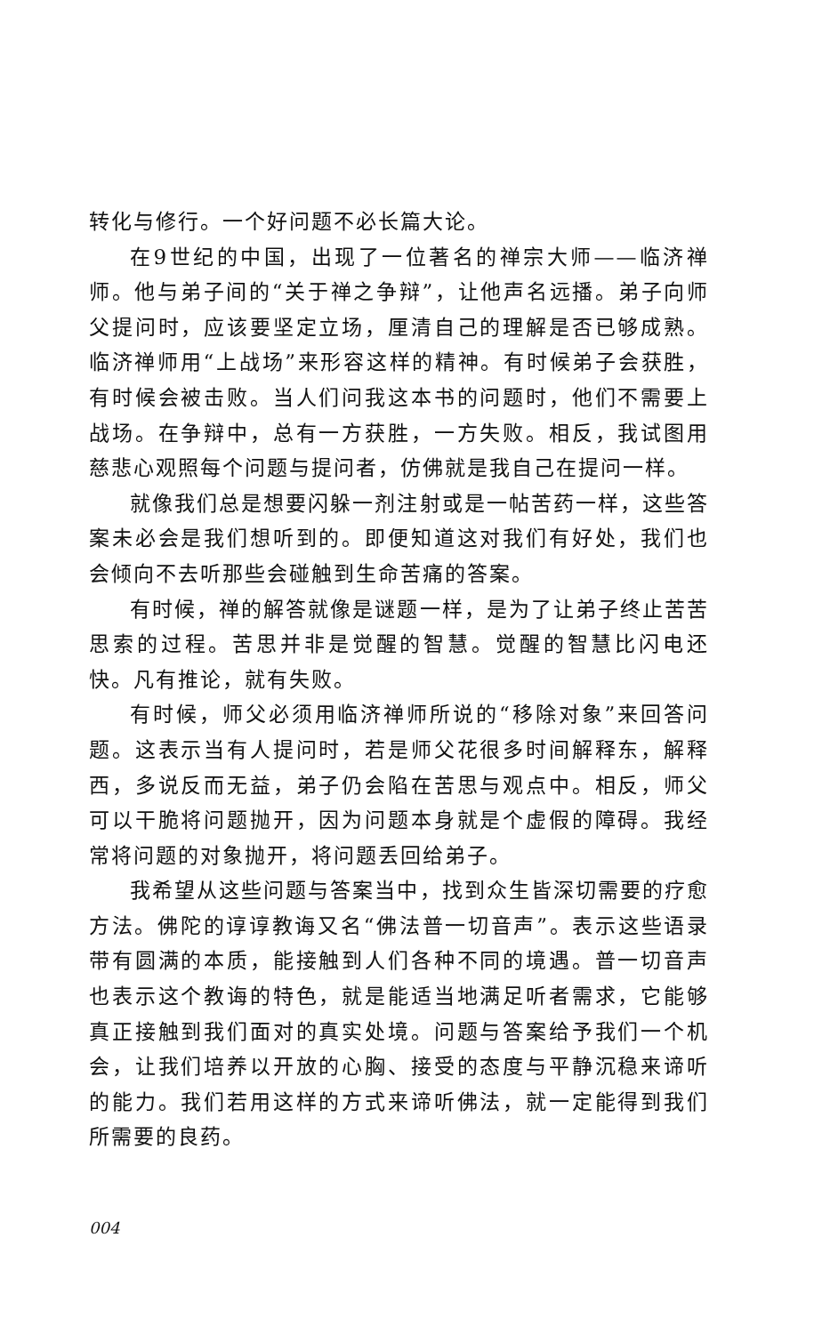转化与修行。一个好问题不必长篇大论。
在9世纪的中国，出现了一位著名的禅宗大师——临济禅师。他与弟子间的“关于禅之争辩”，让他声名远播。弟子向师父提问时，应该要坚定立场，厘清自己的理解是否已够成熟。临济禅师用“上战场”来形容这样的精神。有时候弟子会获胜，有时候会被击败。当人们问我这本书的问题时，他们不需要上战场。在争辩中，总有一方获胜，一方失败。相反，我试图用慈悲心观照每个问题与提问者，仿佛就是我自己在提问一样。
就像我们总是想要闪躲一剂注射或是一帖苦药一样，这些答案未必会是我们想听到的。即便知道这对我们有好处，我们也会倾向不去听那些会碰触到生命苦痛的答案。
有时候，禅的解答就像是谜题一样，是为了让弟子终止苦苦思索的过程。苦思并非是觉醒的智慧。觉醒的智慧比闪电还快。凡有推论，就有失败。
有时候，师父必须用临济禅师所说的“移除对象”来回答问题。这表示当有人提问时，若是师父花很多时间解释东，解释西，多说反而无益，弟子仍会陷在苦思与观点中。相反，师父可以干脆将问题抛开，因为问题本身就是个虚假的障碍。我经常将问题的对象抛开，将问题丢回给弟子。
我希望从这些问题与答案当中，找到众生皆深切需要的疗愈方法。佛陀的谆谆教诲又名“佛法普一切音声”。表示这些语录带有圆满的本质，能接触到人们各种不同的境遇。普一切音声也表示这个教诲的特色，就是能适当地满足听者需求，它能够真正接触到我们面对的真实处境。问题与答案给予我们一个机会，让我们培养以开放的心胸、接受的态度与平静沉稳来谛听的能力。我们若用这样的方式来谛听佛法，就一定能得到我们所需要的良药。
004